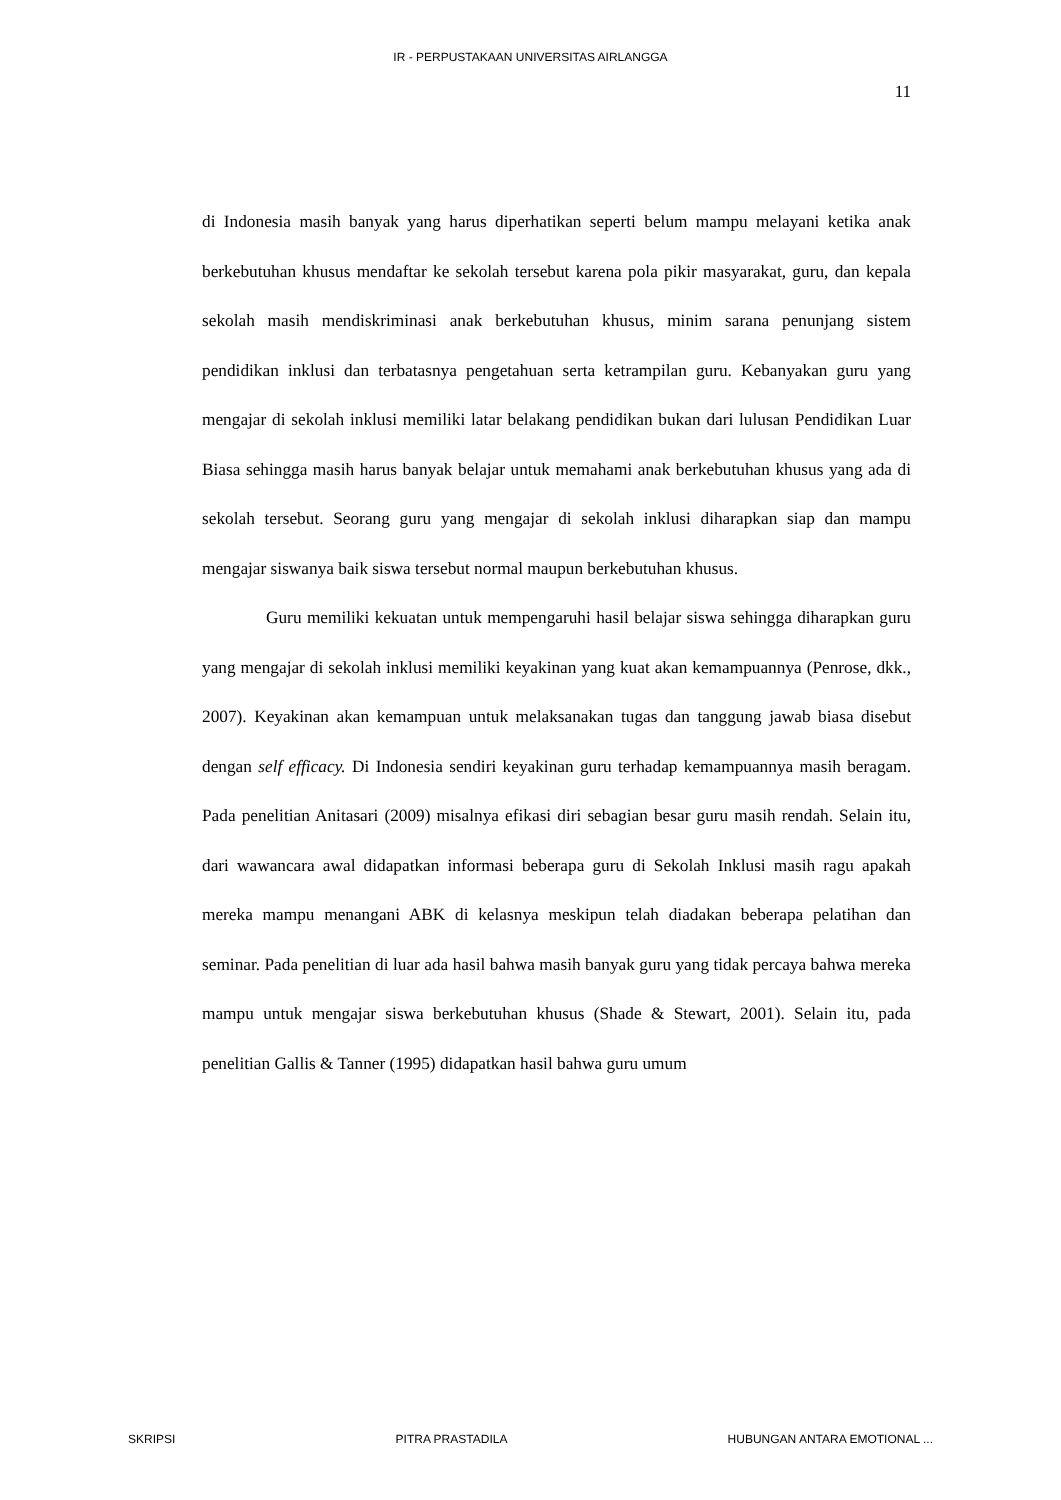IR - PERPUSTAKAAN UNIVERSITAS AIRLANGGA
11
di Indonesia masih banyak yang harus diperhatikan seperti belum mampu melayani ketika anak berkebutuhan khusus mendaftar ke sekolah tersebut karena pola pikir masyarakat, guru, dan kepala sekolah masih mendiskriminasi anak berkebutuhan khusus, minim sarana penunjang sistem pendidikan inklusi dan terbatasnya pengetahuan serta ketrampilan guru. Kebanyakan guru yang mengajar di sekolah inklusi memiliki latar belakang pendidikan bukan dari lulusan Pendidikan Luar Biasa sehingga masih harus banyak belajar untuk memahami anak berkebutuhan khusus yang ada di sekolah tersebut. Seorang guru yang mengajar di sekolah inklusi diharapkan siap dan mampu mengajar siswanya baik siswa tersebut normal maupun berkebutuhan khusus.
Guru memiliki kekuatan untuk mempengaruhi hasil belajar siswa sehingga diharapkan guru yang mengajar di sekolah inklusi memiliki keyakinan yang kuat akan kemampuannya (Penrose, dkk., 2007). Keyakinan akan kemampuan untuk melaksanakan tugas dan tanggung jawab biasa disebut dengan self efficacy. Di Indonesia sendiri keyakinan guru terhadap kemampuannya masih beragam. Pada penelitian Anitasari (2009) misalnya efikasi diri sebagian besar guru masih rendah. Selain itu, dari wawancara awal didapatkan informasi beberapa guru di Sekolah Inklusi masih ragu apakah mereka mampu menangani ABK di kelasnya meskipun telah diadakan beberapa pelatihan dan seminar. Pada penelitian di luar ada hasil bahwa masih banyak guru yang tidak percaya bahwa mereka mampu untuk mengajar siswa berkebutuhan khusus (Shade & Stewart, 2001). Selain itu, pada penelitian Gallis & Tanner (1995) didapatkan hasil bahwa guru umum
SKRIPSI PITRA PRASTADILA HUBUNGAN ANTARA EMOTIONAL ...